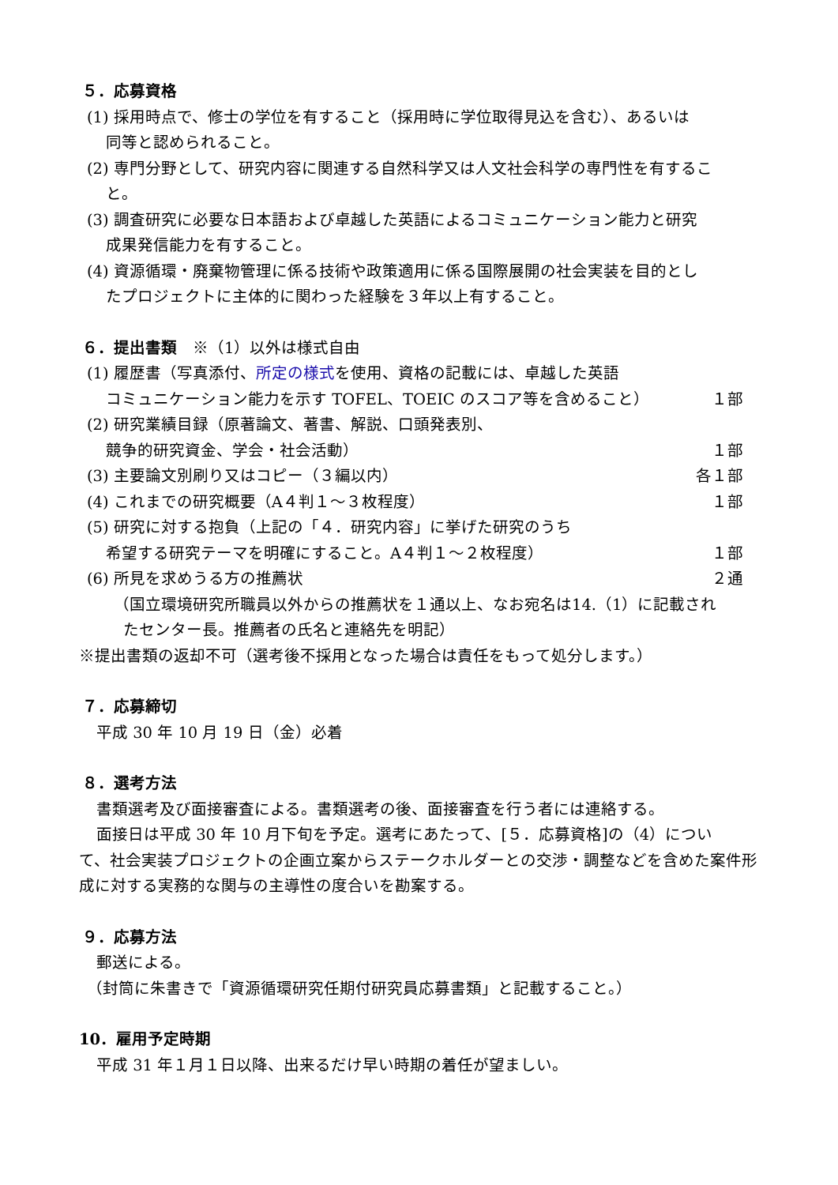５．応募資格
(1) 採用時点で、修士の学位を有すること（採用時に学位取得見込を含む）、あるいは
同等と認められること。
(2) 専門分野として、研究内容に関連する自然科学又は人文社会科学の専門性を有するこ
と。
(3) 調査研究に必要な日本語および卓越した英語によるコミュニケーション能力と研究
成果発信能力を有すること。
(4) 資源循環・廃棄物管理に係る技術や政策適用に係る国際展開の社会実装を目的とし
たプロジェクトに主体的に関わった経験を３年以上有すること。
６．提出書類　※（1）以外は様式自由
(1) 履歴書（写真添付、所定の様式を使用、資格の記載には、卓越した英語
コミュニケーション能力を示す TOFEL、TOEIC のスコア等を含めること） １部
(2) 研究業績目録（原著論文、著書、解説、口頭発表別、
競争的研究資金、学会・社会活動） １部
(3) 主要論文別刷り又はコピー（３編以内） 各１部
(4) これまでの研究概要（A４判１～３枚程度） １部
(5) 研究に対する抱負（上記の「４．研究内容」に挙げた研究のうち
希望する研究テーマを明確にすること。A４判１～２枚程度） １部
(6) 所見を求めうる方の推薦状 ２通
（国立環境研究所職員以外からの推薦状を１通以上、なお宛名は14.（1）に記載され
たセンター長。推薦者の氏名と連絡先を明記）
※提出書類の返却不可（選考後不採用となった場合は責任をもって処分します。）
７．応募締切
平成 30 年 10 月 19 日（金）必着
８．選考方法
書類選考及び面接審査による。書類選考の後、面接審査を行う者には連絡する。
面接日は平成 30 年 10 月下旬を予定。選考にあたって、[５．応募資格]の（4）につい
て、社会実装プロジェクトの企画立案からステークホルダーとの交渉・調整などを含めた案件形成に対する実務的な関与の主導性の度合いを勘案する。
９．応募方法
郵送による。
（封筒に朱書きで「資源循環研究任期付研究員応募書類」と記載すること。）
10．雇用予定時期
平成 31 年１月１日以降、出来るだけ早い時期の着任が望ましい。